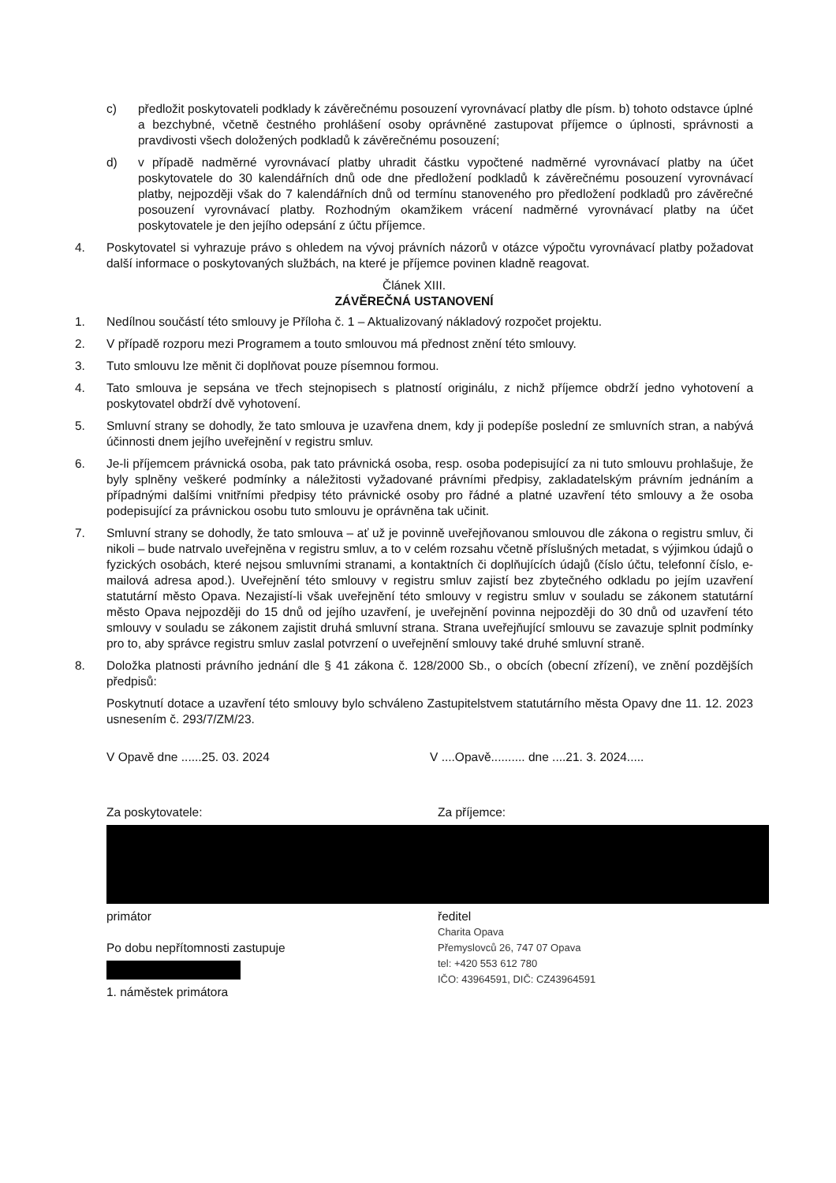c) předložit poskytovateli podklady k závěrečnému posouzení vyrovnávací platby dle písm. b) tohoto odstavce úplné a bezchybné, včetně čestného prohlášení osoby oprávněné zastupovat příjemce o úplnosti, správnosti a pravdivosti všech doložených podkladů k závěrečnému posouzení;
d) v případě nadměrné vyrovnávací platby uhradit částku vypočtené nadměrné vyrovnávací platby na účet poskytovatele do 30 kalendářních dnů ode dne předložení podkladů k závěrečnému posouzení vyrovnávací platby, nejpozději však do 7 kalendářních dnů od termínu stanoveného pro předložení podkladů pro závěrečné posouzení vyrovnávací platby. Rozhodným okamžikem vrácení nadměrné vyrovnávací platby na účet poskytovatele je den jejího odepsání z účtu příjemce.
4. Poskytovatel si vyhrazuje právo s ohledem na vývoj právních názorů v otázce výpočtu vyrovnávací platby požadovat další informace o poskytovaných službách, na které je příjemce povinen kladně reagovat.
Článek XIII.
ZÁVĚREČNÁ USTANOVENÍ
1. Nedílnou součástí této smlouvy je Příloha č. 1 – Aktualizovaný nákladový rozpočet projektu.
2. V případě rozporu mezi Programem a touto smlouvou má přednost znění této smlouvy.
3. Tuto smlouvu lze měnit či doplňovat pouze písemnou formou.
4. Tato smlouva je sepsána ve třech stejnopisech s platností originálu, z nichž příjemce obdrží jedno vyhotovení a poskytovatel obdrží dvě vyhotovení.
5. Smluvní strany se dohodly, že tato smlouva je uzavřena dnem, kdy ji podepíše poslední ze smluvních stran, a nabývá účinnosti dnem jejího uveřejnění v registru smluv.
6. Je-li příjemcem právnická osoba, pak tato právnická osoba, resp. osoba podepisující za ni tuto smlouvu prohlašuje, že byly splněny veškeré podmínky a náležitosti vyžadované právními předpisy, zakladatelským právním jednáním a případnými dalšími vnitřními předpisy této právnické osoby pro řádné a platné uzavření této smlouvy a že osoba podepisující za právnickou osobu tuto smlouvu je oprávněna tak učinit.
7. Smluvní strany se dohodly, že tato smlouva – ať už je povinně uveřejňovanou smlouvou dle zákona o registru smluv, či nikoli – bude natrvalo uveřejněna v registru smluv, a to v celém rozsahu včetně příslušných metadat, s výjimkou údajů o fyzických osobách, které nejsou smluvními stranami, a kontaktních či doplňujících údajů (číslo účtu, telefonní číslo, e-mailová adresa apod.). Uveřejnění této smlouvy v registru smluv zajistí bez zbytečného odkladu po jejím uzavření statutární město Opava. Nezajistí-li však uveřejnění této smlouvy v registru smluv v souladu se zákonem statutární město Opava nejpozději do 15 dnů od jejího uzavření, je uveřejnění povinna nejpozději do 30 dnů od uzavření této smlouvy v souladu se zákonem zajistit druhá smluvní strana. Strana uveřejňující smlouvu se zavazuje splnit podmínky pro to, aby správce registru smluv zaslal potvrzení o uveřejnění smlouvy také druhé smluvní straně.
8. Doložka platnosti právního jednání dle § 41 zákona č. 128/2000 Sb., o obcích (obecní zřízení), ve znění pozdějších předpisů:
Poskytnutí dotace a uzavření této smlouvy bylo schváleno Zastupitelstvem statutárního města Opavy dne 11. 12. 2023 usnesením č. 293/7/ZM/23.
V Opavě dne ......25. 03. 2024 V ....Opavě.......... dne ....21. 3. 2024.....
Za poskytovatele:
primátor
Po dobu nepřítomnosti zastupuje
1. náměstek primátora
Za příjemce:
ředitel
Charita Opava
Přemyslovců 26, 747 07 Opava
tel: +420 553 612 780
IČO: 43964591, DIČ: CZ43964591